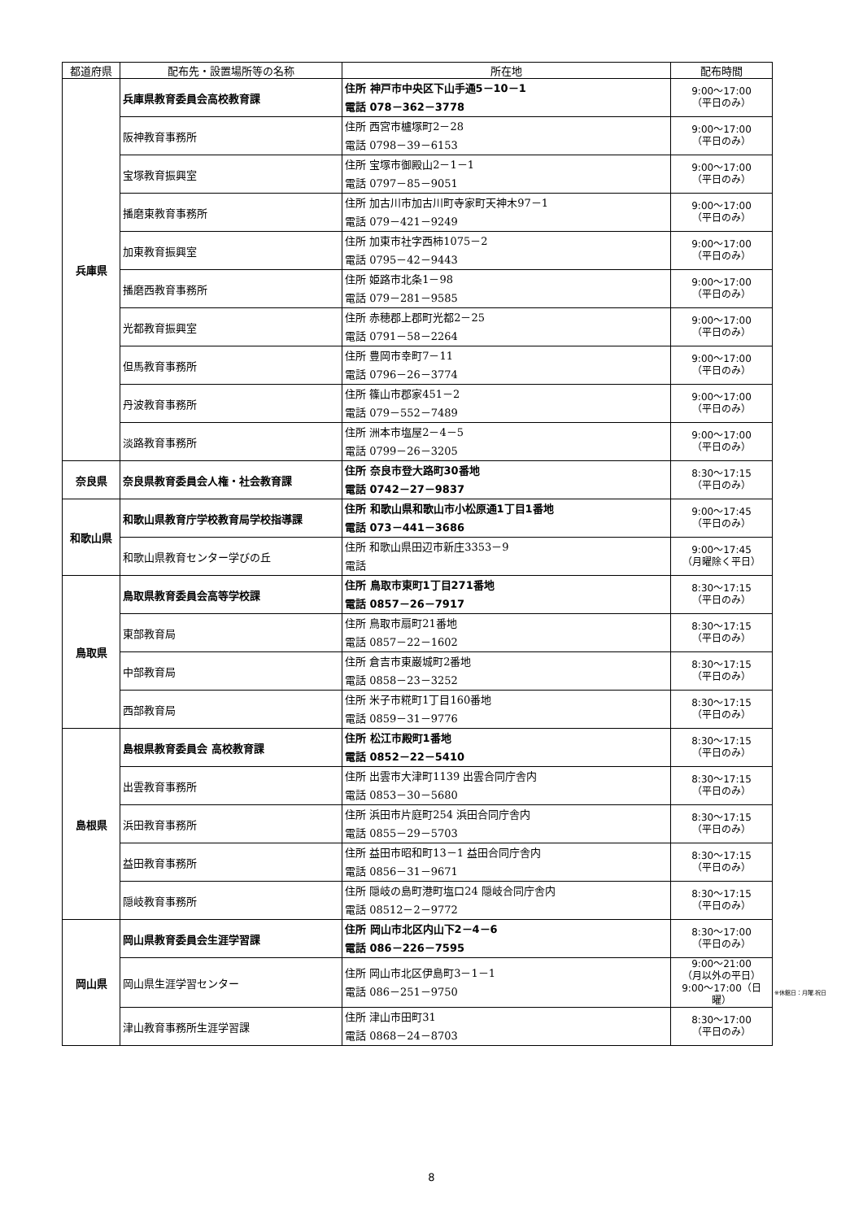| 都道府県 | 配布先・設置場所等の名称 | 所在地 | 配布時間 |
| --- | --- | --- | --- |
| 兵庫県 | 兵庫県教育委員会高校教育課 | 住所 神戸市中央区下山手通5－10－1 電話 078－362－3778 | 9:00～17:00 （平日のみ） |
| | 阪神教育事務所 | 住所 西宮市櫨塚町2－28 電話 0798－39－6153 | 9:00～17:00 （平日のみ） |
| | 宝塚教育振興室 | 住所 宝塚市御殿山2－1－1 電話 0797－85－9051 | 9:00～17:00 （平日のみ） |
| | 播磨東教育事務所 | 住所 加古川市加古川町寺家町天神木97－1 電話 079－421－9249 | 9:00～17:00 （平日のみ） |
| | 加東教育振興室 | 住所 加東市社字西柿1075－2 電話 0795－42－9443 | 9:00～17:00 （平日のみ） |
| | 播磨西教育事務所 | 住所 姫路市北条1－98 電話 079－281－9585 | 9:00～17:00 （平日のみ） |
| | 光都教育振興室 | 住所 赤穂郡上郡町光都2－25 電話 0791－58－2264 | 9:00～17:00 （平日のみ） |
| | 但馬教育事務所 | 住所 豊岡市幸町7－11 電話 0796－26－3774 | 9:00～17:00 （平日のみ） |
| | 丹波教育事務所 | 住所 篠山市郡家451－2 電話 079－552－7489 | 9:00～17:00 （平日のみ） |
| | 淡路教育事務所 | 住所 洲本市塩屋2－4－5 電話 0799－26－3205 | 9:00～17:00 （平日のみ） |
| 奈良県 | 奈良県教育委員会人権・社会教育課 | 住所 奈良市登大路町30番地 電話 0742－27－9837 | 8:30～17:15 （平日のみ） |
| 和歌山県 | 和歌山県教育庁学校教育局学校指導課 | 住所 和歌山県和歌山市小松原通1丁目1番地 電話 073－441－3686 | 9:00～17:45 （平日のみ） |
| | 和歌山県教育センター学びの丘 | 住所 和歌山県田辺市新庄3353－9 電話 | 9:00～17:45 （月曜除く平日） |
| 鳥取県 | 鳥取県教育委員会高等学校課 | 住所 鳥取市東町1丁目271番地 電話 0857－26－7917 | 8:30～17:15 （平日のみ） |
| | 東部教育局 | 住所 鳥取市扇町21番地 電話 0857－22－1602 | 8:30～17:15 （平日のみ） |
| | 中部教育局 | 住所 倉吉市東巌城町2番地 電話 0858－23－3252 | 8:30～17:15 （平日のみ） |
| | 西部教育局 | 住所 米子市糀町1丁目160番地 電話 0859－31－9776 | 8:30～17:15 （平日のみ） |
| 島根県 | 島根県教育委員会 高校教育課 | 住所 松江市殿町1番地 電話 0852－22－5410 | 8:30～17:15 （平日のみ） |
| | 出雲教育事務所 | 住所 出雲市大津町1139 出雲合同庁舎内 電話 0853－30－5680 | 8:30～17:15 （平日のみ） |
| | 浜田教育事務所 | 住所 浜田市片庭町254 浜田合同庁舎内 電話 0855－29－5703 | 8:30～17:15 （平日のみ） |
| | 益田教育事務所 | 住所 益田市昭和町13－1 益田合同庁舎内 電話 0856－31－9671 | 8:30～17:15 （平日のみ） |
| | 隠岐教育事務所 | 住所 隠岐の島町港町塩口24 隠岐合同庁舎内 電話 08512－2－9772 | 8:30～17:15 （平日のみ） |
| 岡山県 | 岡山県教育委員会生涯学習課 | 住所 岡山市北区内山下2－4－6 電話 086－226－7595 | 8:30～17:00 （平日のみ） |
| | 岡山県生涯学習センター | 住所 岡山市北区伊島町3－1－1 電話 086－251－9750 | 9:00～21:00 （月以外の平日） 9:00～17:00（日曜） |
| | 津山教育事務所生涯学習課 | 住所 津山市田町31 電話 0868－24－8703 | 8:30～17:00 （平日のみ） |
※休館日：月曜.祝日
8